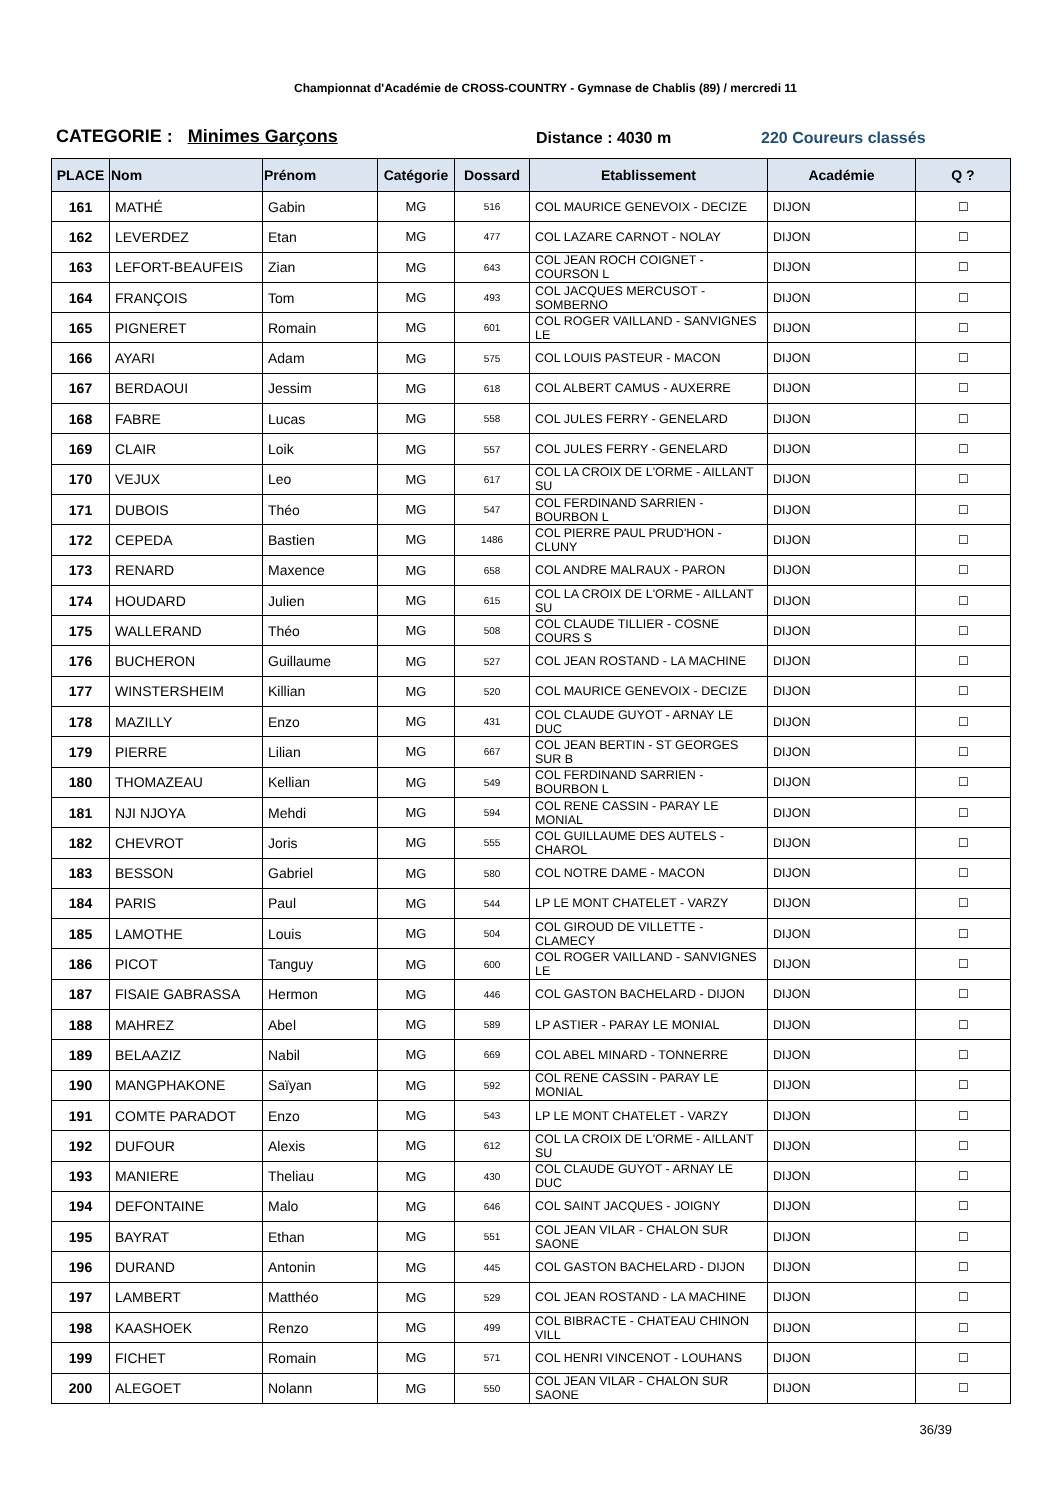Championnat d'Académie de CROSS-COUNTRY - Gymnase de Chablis (89) / mercredi 11
CATEGORIE : Minimes Garçons
Distance : 4030 m
220 Coureurs classés
| PLACE | Nom | Prénom | Catégorie | Dossard | Etablissement | Académie | Q ? |
| --- | --- | --- | --- | --- | --- | --- | --- |
| 161 | MATHÉ | Gabin | MG | 516 | COL MAURICE GENEVOIX - DECIZE | DIJON | ☐ |
| 162 | LEVERDEZ | Etan | MG | 477 | COL LAZARE CARNOT - NOLAY | DIJON | ☐ |
| 163 | LEFORT-BEAUFEIS | Zian | MG | 643 | COL JEAN ROCH COIGNET - COURSON L | DIJON | ☐ |
| 164 | FRANÇOIS | Tom | MG | 493 | COL JACQUES MERCUSOT - SOMBERNO | DIJON | ☐ |
| 165 | PIGNERET | Romain | MG | 601 | COL ROGER VAILLAND - SANVIGNES LE | DIJON | ☐ |
| 166 | AYARI | Adam | MG | 575 | COL LOUIS PASTEUR - MACON | DIJON | ☐ |
| 167 | BERDAOUI | Jessim | MG | 618 | COL ALBERT CAMUS - AUXERRE | DIJON | ☐ |
| 168 | FABRE | Lucas | MG | 558 | COL JULES FERRY - GENELARD | DIJON | ☐ |
| 169 | CLAIR | Loik | MG | 557 | COL JULES FERRY - GENELARD | DIJON | ☐ |
| 170 | VEJUX | Leo | MG | 617 | COL LA CROIX DE L'ORME - AILLANT SU | DIJON | ☐ |
| 171 | DUBOIS | Théo | MG | 547 | COL FERDINAND SARRIEN - BOURBON L | DIJON | ☐ |
| 172 | CEPEDA | Bastien | MG | 1486 | COL PIERRE PAUL PRUD'HON - CLUNY | DIJON | ☐ |
| 173 | RENARD | Maxence | MG | 658 | COL ANDRE MALRAUX - PARON | DIJON | ☐ |
| 174 | HOUDARD | Julien | MG | 615 | COL LA CROIX DE L'ORME - AILLANT SU | DIJON | ☐ |
| 175 | WALLERAND | Théo | MG | 508 | COL CLAUDE TILLIER - COSNE COURS S | DIJON | ☐ |
| 176 | BUCHERON | Guillaume | MG | 527 | COL JEAN ROSTAND - LA MACHINE | DIJON | ☐ |
| 177 | WINSTERSHEIM | Killian | MG | 520 | COL MAURICE GENEVOIX - DECIZE | DIJON | ☐ |
| 178 | MAZILLY | Enzo | MG | 431 | COL CLAUDE GUYOT - ARNAY LE DUC | DIJON | ☐ |
| 179 | PIERRE | Lilian | MG | 667 | COL JEAN BERTIN - ST GEORGES SUR B | DIJON | ☐ |
| 180 | THOMAZEAU | Kellian | MG | 549 | COL FERDINAND SARRIEN - BOURBON L | DIJON | ☐ |
| 181 | NJI NJOYA | Mehdi | MG | 594 | COL RENE CASSIN - PARAY LE MONIAL | DIJON | ☐ |
| 182 | CHEVROT | Joris | MG | 555 | COL GUILLAUME DES AUTELS - CHAROL | DIJON | ☐ |
| 183 | BESSON | Gabriel | MG | 580 | COL NOTRE DAME - MACON | DIJON | ☐ |
| 184 | PARIS | Paul | MG | 544 | LP LE MONT CHATELET - VARZY | DIJON | ☐ |
| 185 | LAMOTHE | Louis | MG | 504 | COL GIROUD DE VILLETTE - CLAMECY | DIJON | ☐ |
| 186 | PICOT | Tanguy | MG | 600 | COL ROGER VAILLAND - SANVIGNES LE | DIJON | ☐ |
| 187 | FISAIE GABRASSA | Hermon | MG | 446 | COL GASTON BACHELARD - DIJON | DIJON | ☐ |
| 188 | MAHREZ | Abel | MG | 589 | LP ASTIER - PARAY LE MONIAL | DIJON | ☐ |
| 189 | BELAAZIZ | Nabil | MG | 669 | COL ABEL MINARD - TONNERRE | DIJON | ☐ |
| 190 | MANGPHAKONE | Saïyan | MG | 592 | COL RENE CASSIN - PARAY LE MONIAL | DIJON | ☐ |
| 191 | COMTE PARADOT | Enzo | MG | 543 | LP LE MONT CHATELET - VARZY | DIJON | ☐ |
| 192 | DUFOUR | Alexis | MG | 612 | COL LA CROIX DE L'ORME - AILLANT SU | DIJON | ☐ |
| 193 | MANIERE | Theliau | MG | 430 | COL CLAUDE GUYOT - ARNAY LE DUC | DIJON | ☐ |
| 194 | DEFONTAINE | Malo | MG | 646 | COL SAINT JACQUES - JOIGNY | DIJON | ☐ |
| 195 | BAYRAT | Ethan | MG | 551 | COL JEAN VILAR - CHALON SUR SAONE | DIJON | ☐ |
| 196 | DURAND | Antonin | MG | 445 | COL GASTON BACHELARD - DIJON | DIJON | ☐ |
| 197 | LAMBERT | Matthéo | MG | 529 | COL JEAN ROSTAND - LA MACHINE | DIJON | ☐ |
| 198 | KAASHOEK | Renzo | MG | 499 | COL BIBRACTE - CHATEAU CHINON VILL | DIJON | ☐ |
| 199 | FICHET | Romain | MG | 571 | COL HENRI VINCENOT - LOUHANS | DIJON | ☐ |
| 200 | ALEGOET | Nolann | MG | 550 | COL JEAN VILAR - CHALON SUR SAONE | DIJON | ☐ |
36/39